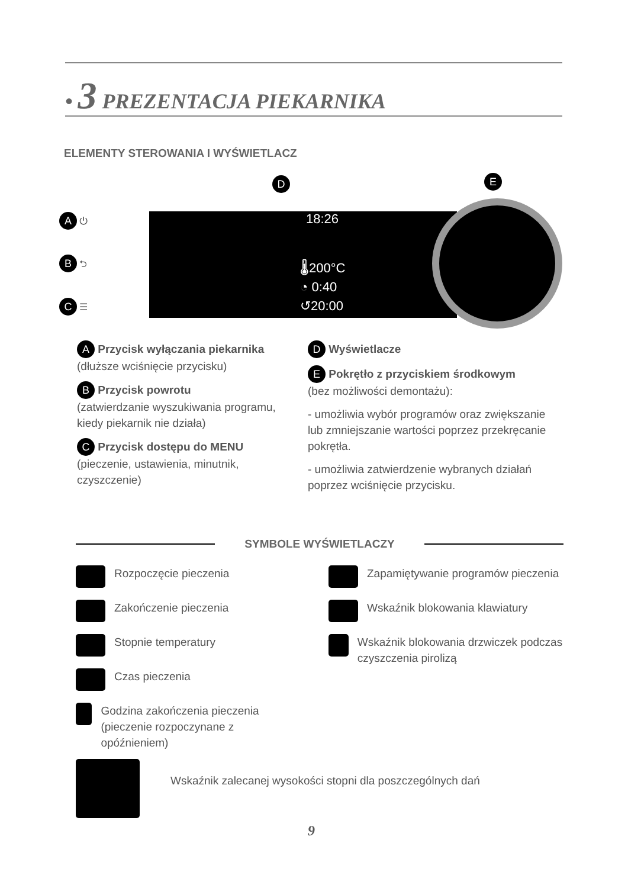• 3 PREZENTACJA PIEKARNIKA
ELEMENTY STEROWANIA I WYŚWIETLACZ
A ⏻
B ⮌
C ☰
D E
18:26
🌡200°C
◔ 0:40
↺20:00
A Przycisk wyłączania piekarnika
(dłuższe wciśnięcie przycisku)
B Przycisk powrotu
(zatwierdzanie wyszukiwania programu, kiedy piekarnik nie działa)
C Przycisk dostępu do MENU
(pieczenie, ustawienia, minutnik, czyszczenie)
D Wyświetlacze
E Pokrętło z przyciskiem środkowym
(bez możliwości demontażu):
- umożliwia wybór programów oraz zwiększanie lub zmniejszanie wartości poprzez przekręcanie pokrętła.
- umożliwia zatwierdzenie wybranych działań poprzez wciśnięcie przycisku.
SYMBOLE WYŚWIETLACZY
Rozpoczęcie pieczenia
Zakończenie pieczenia
Stopnie temperatury
Czas pieczenia
Godzina zakończenia pieczenia (pieczenie rozpoczynane z opóźnieniem)
Zapamiętywanie programów pieczenia
Wskaźnik blokowania klawiatury
Wskaźnik blokowania drzwiczek podczas czyszczenia pirolizą
Wskaźnik zalecanej wysokości stopni dla poszczególnych dań
9